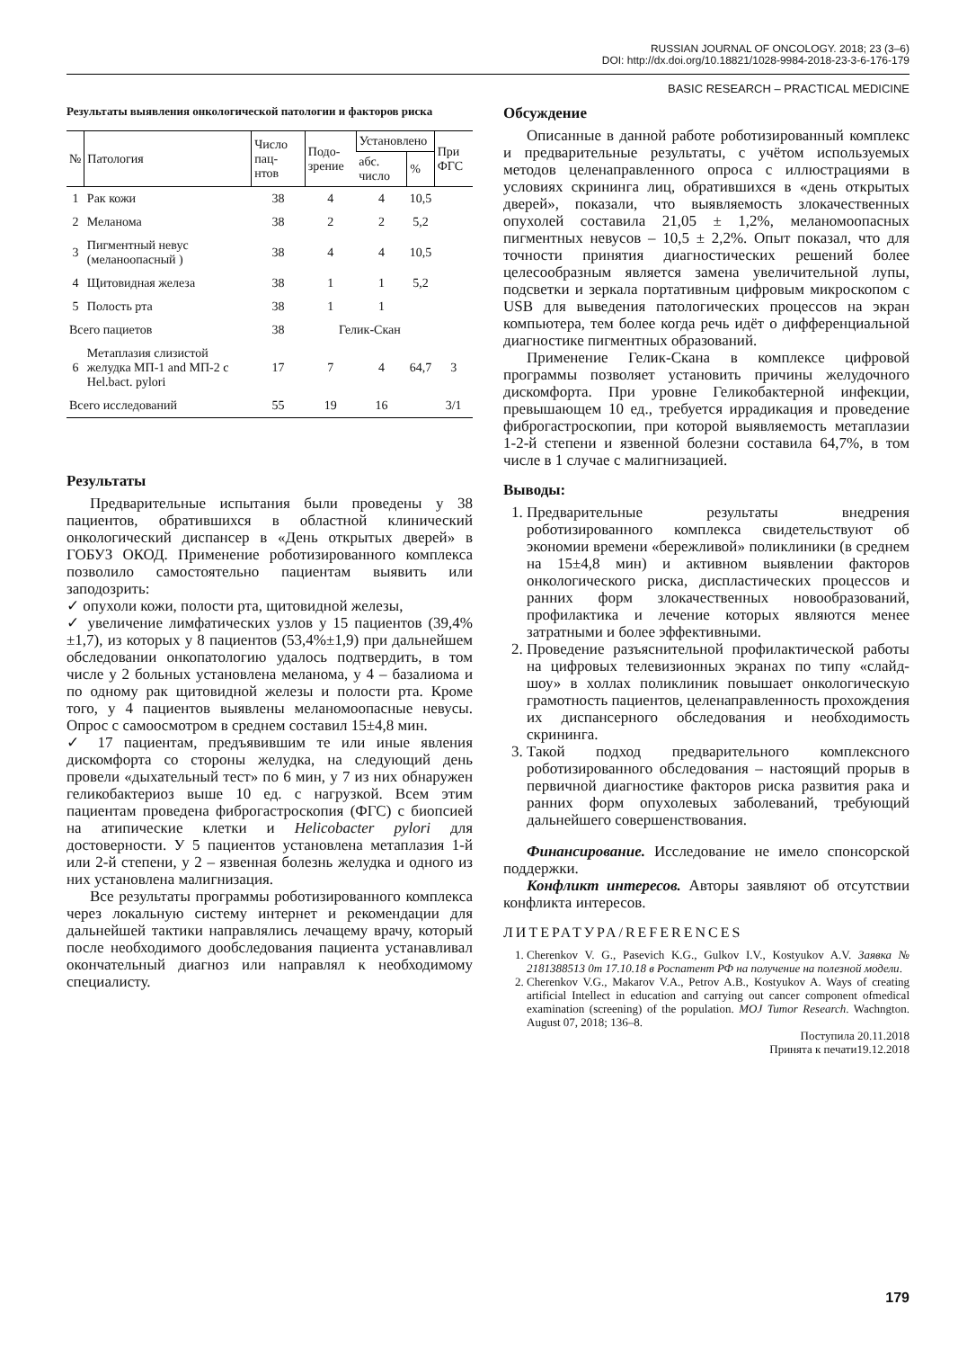RUSSIAN JOURNAL OF ONCOLOGY. 2018; 23 (3–6)
DOI: http://dx.doi.org/10.18821/1028-9984-2018-23-3-6-176-179
BASIC RESEARCH – PRACTICAL MEDICINE
Результаты выявления онкологической патологии и факторов риска
| № | Патология | Число пац-нтов | Подо-зрение | Установлено | | При ФГС |
| --- | --- | --- | --- | --- | --- | --- |
| | | | | абс. число | % | |
| 1 | Рак кожи | 38 | 4 | 4 | 10,5 | |
| 2 | Меланома | 38 | 2 | 2 | 5,2 | |
| 3 | Пигментный невус (меланоопасный ) | 38 | 4 | 4 | 10,5 | |
| 4 | Щитовидная железа | 38 | 1 | 1 | 5,2 | |
| 5 | Полость рта | 38 | 1 | 1 | | |
| Всего пациетов | | 38 | Гелик-Скан | | | |
| 6 | Метаплазия слизистой желудка МП-1 and МП-2 с Hel.bact. pylori | 17 | 7 | 4 | 64,7 | 3 |
| Всего исследований | | 55 | 19 | 16 | | 3/1 |
Результаты
Предварительные испытания были проведены у 38 пациентов, обратившихся в областной клинический онкологический диспансер в «День открытых дверей» в ГОБУЗ ОКОД. Применение роботизированного комплекса позволило самостоятельно пациентам выявить или заподозрить:
✓ опухоли кожи, полости рта, щитовидной железы,
✓ увеличение лимфатических узлов у 15 пациентов (39,4%±1,7), из которых у 8 пациентов (53,4%±1,9) при дальнейшем обследовании онкопатологию удалось подтвердить, в том числе у 2 больных установлена меланома, у 4 – базалиома и по одному рак щитовидной железы и полости рта. Кроме того, у 4 пациентов выявлены меланомоопасные невусы. Опрос с самоосмотром в среднем составил 15±4,8 мин.
✓ 17 пациентам, предъявившим те или иные явления дискомфорта со стороны желудка, на следующий день провели «дыхательный тест» по 6 мин, у 7 из них обнаружен геликобактериоз выше 10 ед. с нагрузкой. Всем этим пациентам проведена фиброгастроскопия (ФГС) с биопсией на атипические клетки и Helicobacter pylori для достоверности. У 5 пациентов установлена метаплазия 1-й или 2-й степени, у 2 – язвенная болезнь желудка и одного из них установлена малигнизация.
Все результаты программы роботизированного комплекса через локальную систему интернет и рекомендации для дальнейшей тактики направлялись лечащему врачу, который после необходимого дообследования пациента устанавливал окончательный диагноз или направлял к необходимому специалисту.
Обсуждение
Описанные в данной работе роботизированный комплекс и предварительные результаты, с учётом используемых методов целенаправленного опроса с иллюстрациями в условиях скрининга лиц, обратившихся в «день открытых дверей», показали, что выявляемость злокачественных опухолей составила 21,05 ± 1,2%, меланомоопасных пигментных невусов – 10,5 ± 2,2%. Опыт показал, что для точности принятия диагностических решений более целесообразным является замена увеличительной лупы, подсветки и зеркала портативным цифровым микроскопом с USB для выведения патологических процессов на экран компьютера, тем более когда речь идёт о дифференциальной диагностике пигментных образований.
Применение Гелик-Скана в комплексе цифровой программы позволяет установить причины желудочного дискомфорта. При уровне Геликобактерной инфекции, превышающем 10 ед., требуется иррадикация и проведение фиброгастроскопии, при которой выявляемость метаплазии 1-2-й степени и язвенной болезни составила 64,7%, в том числе в 1 случае с малигнизацией.
Выводы:
1. Предварительные результаты внедрения роботизированного комплекса свидетельствуют об экономии времени «бережливой» поликлиники (в среднем на 15±4,8 мин) и активном выявлении факторов онкологического риска, диспластических процессов и ранних форм злокачественных новообразований, профилактика и лечение которых являются менее затратными и более эффективными.
2. Проведение разъяснительной профилактической работы на цифровых телевизионных экранах по типу «слайд-шоу» в холлах поликлиник повышает онкологическую грамотность пациентов, целенаправленность прохождения их диспансерного обследования и необходимость скрининга.
3. Такой подход предварительного комплексного роботизированного обследования – настоящий прорыв в первичной диагностике факторов риска развития рака и ранних форм опухолевых заболеваний, требующий дальнейшего совершенствования.
Финансирование. Исследование не имело спонсорской поддержки.
Конфликт интересов. Авторы заявляют об отсутствии конфликта интересов.
ЛИТЕРАТУРА/REFERENCES
1. Cherenkov V. G., Pasevich K.G., Gulkov I.V., Kostyukov A.V. Заявка № 2181388513 0т 17.10.18 в Роспатент РФ на получение на полезной модели.
2. Cherenkov V.G., Makarov V.A., Petrov A.B., Kostyukov A. Ways of creating artificial Intellect in education and carrying out cancer component ofmedical examination (screening) of the population. MOJ Tumor Research. Wachngton. August 07, 2018; 136–8.
Поступила 20.11.2018
Принята к печати19.12.2018
179